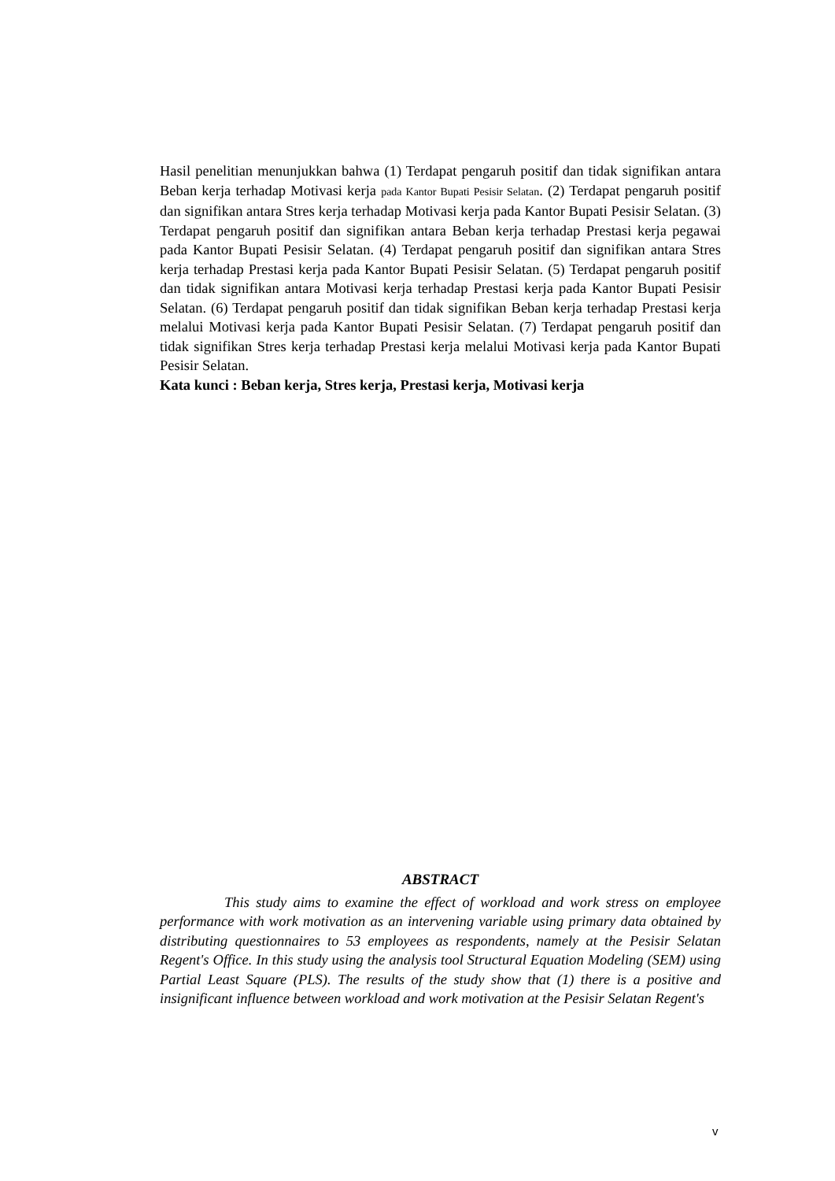Hasil penelitian menunjukkan bahwa (1) Terdapat pengaruh positif dan tidak signifikan antara Beban kerja terhadap Motivasi kerja pada Kantor Bupati Pesisir Selatan. (2) Terdapat pengaruh positif dan signifikan antara Stres kerja terhadap Motivasi kerja pada Kantor Bupati Pesisir Selatan. (3) Terdapat pengaruh positif dan signifikan antara Beban kerja terhadap Prestasi kerja pegawai pada Kantor Bupati Pesisir Selatan. (4) Terdapat pengaruh positif dan signifikan antara Stres kerja terhadap Prestasi kerja pada Kantor Bupati Pesisir Selatan. (5) Terdapat pengaruh positif dan tidak signifikan antara Motivasi kerja terhadap Prestasi kerja pada Kantor Bupati Pesisir Selatan. (6) Terdapat pengaruh positif dan tidak signifikan Beban kerja terhadap Prestasi kerja melalui Motivasi kerja pada Kantor Bupati Pesisir Selatan. (7) Terdapat pengaruh positif dan tidak signifikan Stres kerja terhadap Prestasi kerja melalui Motivasi kerja pada Kantor Bupati Pesisir Selatan.
Kata kunci : Beban kerja, Stres kerja, Prestasi kerja, Motivasi kerja
ABSTRACT
This study aims to examine the effect of workload and work stress on employee performance with work motivation as an intervening variable using primary data obtained by distributing questionnaires to 53 employees as respondents, namely at the Pesisir Selatan Regent's Office. In this study using the analysis tool Structural Equation Modeling (SEM) using Partial Least Square (PLS). The results of the study show that (1) there is a positive and insignificant influence between workload and work motivation at the Pesisir Selatan Regent's
v